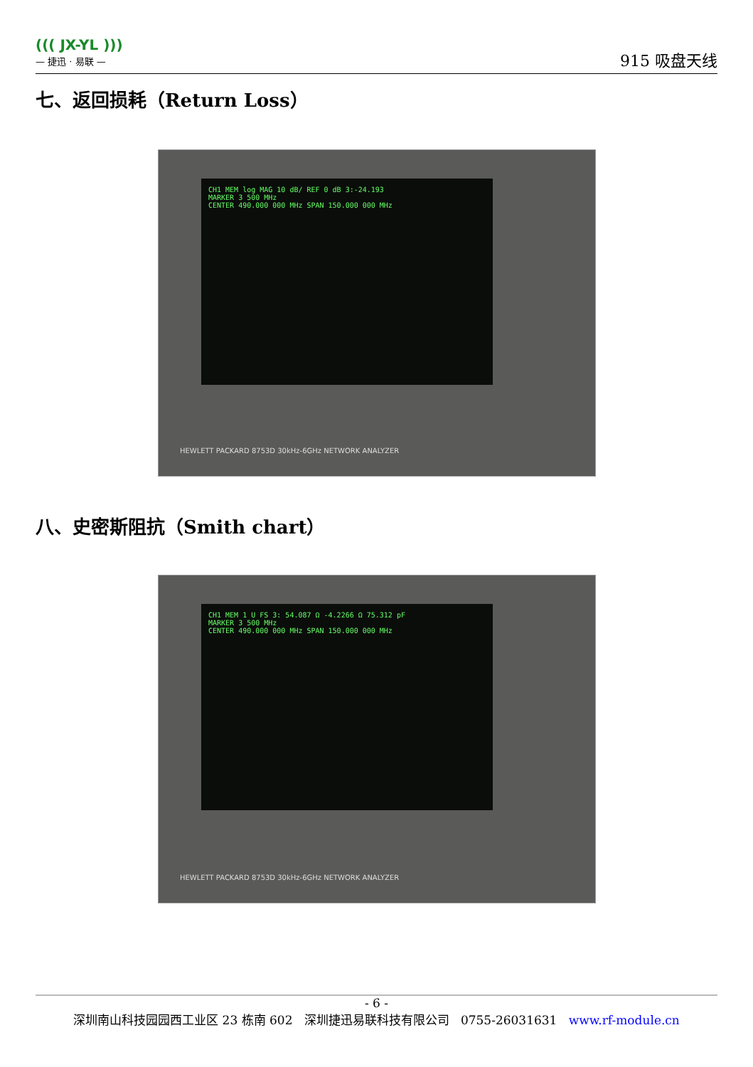((( JX-YL )))
— 捷迅 · 易联 —
915 吸盘天线
七、返回损耗（Return Loss）
CH1 MEM log MAG 10 dB/ REF 0 dB 3:-24.193
MARKER 3 500 MHz
CENTER 490.000 000 MHz SPAN 150.000 000 MHz
HEWLETT PACKARD 8753D 30kHz-6GHz NETWORK ANALYZER
八、史密斯阻抗（Smith chart）
CH1 MEM 1 U FS 3: 54.087 Ω -4.2266 Ω 75.312 pF
MARKER 3 500 MHz
CENTER 490.000 000 MHz SPAN 150.000 000 MHz
HEWLETT PACKARD 8753D 30kHz-6GHz NETWORK ANALYZER
- 6 -
深圳南山科技园园西工业区 23 栋南 602 深圳捷迅易联科技有限公司 0755-26031631 www.rf-module.cn